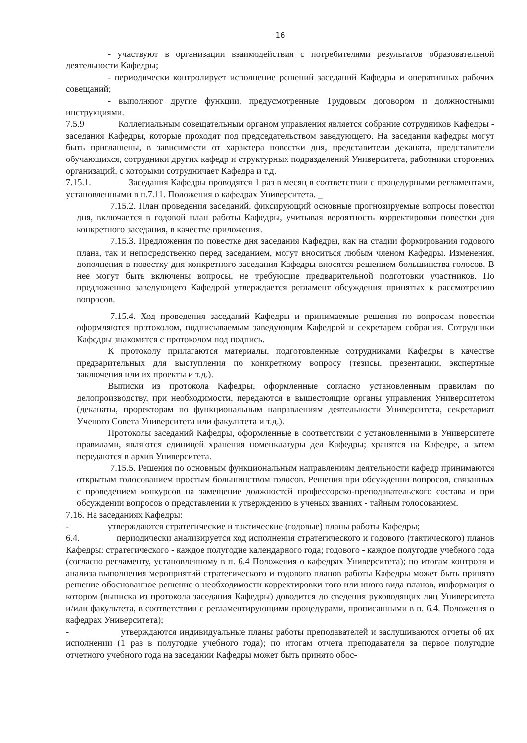16
- участвуют в организации взаимодействия с потребителями результатов образовательной деятельности Кафедры;
- периодически контролирует исполнение решений заседаний Кафедры и оперативных рабочих совещаний;
- выполняют другие функции, предусмотренные Трудовым договором и должностными инструкциями.
7.5.9 Коллегиальным совещательным органом управления является собрание сотрудников Кафедры - заседания Кафедры, которые проходят под председательством заведующего. На заседания кафедры могут быть приглашены, в зависимости от характера повестки дня, представители деканата, представители обучающихся, сотрудники других кафедр и структурных подразделений Университета, работники сторонних организаций, с которыми сотрудничает Кафедра и т.д.
7.15.1. Заседания Кафедры проводятся 1 раз в месяц в соответствии с процедурными регламентами, установленными в п.7.11. Положения о кафедрах Университета. _
7.15.2. План проведения заседаний, фиксирующий основные прогнозируемые вопросы повестки дня, включается в годовой план работы Кафедры, учитывая вероятность корректировки повестки дня конкретного заседания, в качестве приложения.
7.15.3. Предложения по повестке дня заседания Кафедры, как на стадии формирования годового плана, так и непосредственно перед заседанием, могут вноситься любым членом Кафедры. Изменения, дополнения в повестку дня конкретного заседания Кафедры вносятся решением большинства голосов. В нее могут быть включены вопросы, не требующие предварительной подготовки участников. По предложению заведующего Кафедрой утверждается регламент обсуждения принятых к рассмотрению вопросов.
7.15.4. Ход проведения заседаний Кафедры и принимаемые решения по вопросам повестки оформляются протоколом, подписываемым заведующим Кафедрой и секретарем собрания. Сотрудники Кафедры знакомятся с протоколом под подпись.
К протоколу прилагаются материалы, подготовленные сотрудниками Кафедры в качестве предварительных для выступления по конкретному вопросу (тезисы, презентации, экспертные заключения или их проекты и т.д.).
Выписки из протокола Кафедры, оформленные согласно установленным правилам по делопроизводству, при необходимости, передаются в вышестоящие органы управления Университетом (деканаты, проректорам по функциональным направлениям деятельности Университета, секретариат Ученого Совета Университета или факультета и т.д.).
Протоколы заседаний Кафедры, оформленные в соответствии с установленными в Университете правилами, являются единицей хранения номенклатуры дел Кафедры; хранятся на Кафедре, а затем передаются в архив Университета.
7.15.5. Решения по основным функциональным направлениям деятельности кафедр принимаются открытым голосованием простым большинством голосов. Решения при обсуждении вопросов, связанных с проведением конкурсов на замещение должностей профессорско-преподавательского состава и при обсуждении вопросов о представлении к утверждению в ученых званиях - тайным голосованием.
7.16. На заседаниях Кафедры:
- утверждаются стратегические и тактические (годовые) планы работы Кафедры;
6.4. периодически анализируется ход исполнения стратегического и годового (тактического) планов Кафедры: стратегического - каждое полугодие календарного года; годового - каждое полугодие учебного года (согласно регламенту, установленному в п. 6.4 Положения о кафедрах Университета); по итогам контроля и анализа выполнения мероприятий стратегического и годового планов работы Кафедры может быть принято решение обоснованное решение о необходимости корректировки того или иного вида планов, информация о котором (выписка из протокола заседания Кафедры) доводится до сведения руководящих лиц Университета и/или факультета, в соответствии с регламентирующими процедурами, прописанными в п. 6.4. Положения о кафедрах Университета);
- утверждаются индивидуальные планы работы преподавателей и заслушиваются отчеты об их исполнении (1 раз в полугодие учебного года); по итогам отчета преподавателя за первое полугодие отчетного учебного года на заседании Кафедры может быть принято обос-